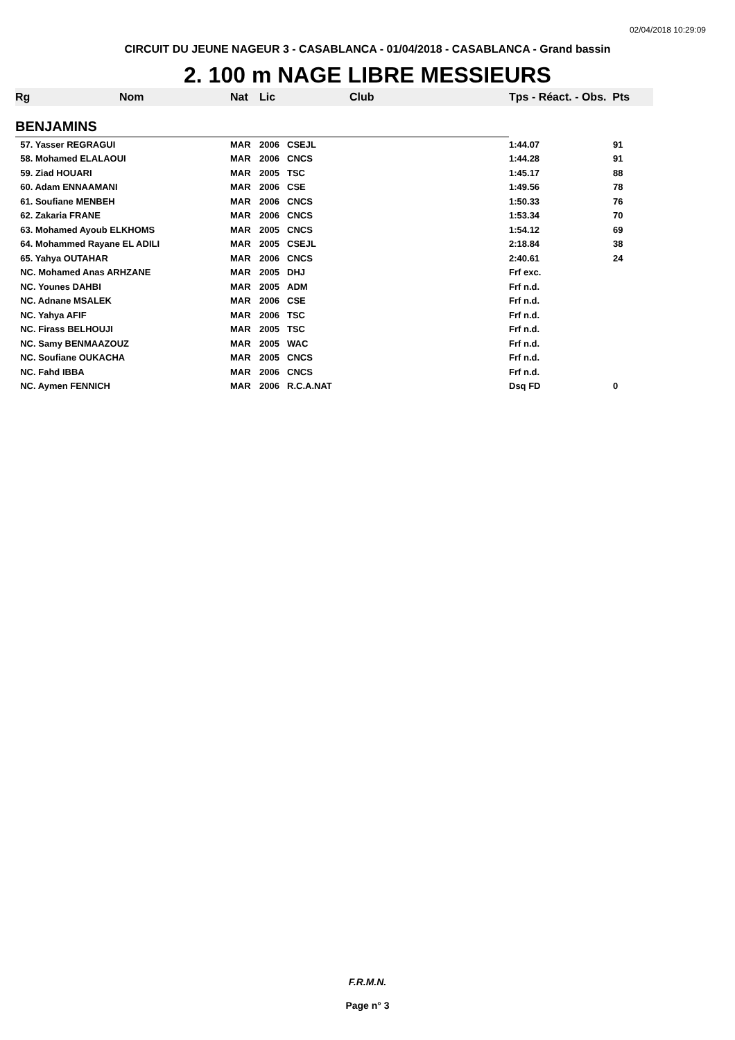02/04/2018 10:29:09
CIRCUIT DU JEUNE NAGEUR 3 - CASABLANCA - 01/04/2018 - CASABLANCA - Grand bassin
2. 100 m NAGE LIBRE MESSIEURS
| Rg | Nom | Nat | Lic | Club | Tps - Réact. - Obs. Pts | |
| --- | --- | --- | --- | --- | --- | --- |
| BENJAMINS | | | | | | |
| 57. Yasser REGRAGUI | | MAR | 2006 | CSEJL | 1:44.07 | 91 |
| 58. Mohamed ELALAOUI | | MAR | 2006 | CNCS | 1:44.28 | 91 |
| 59. Ziad HOUARI | | MAR | 2005 | TSC | 1:45.17 | 88 |
| 60. Adam ENNAAMANI | | MAR | 2006 | CSE | 1:49.56 | 78 |
| 61. Soufiane MENBEH | | MAR | 2006 | CNCS | 1:50.33 | 76 |
| 62. Zakaria FRANE | | MAR | 2006 | CNCS | 1:53.34 | 70 |
| 63. Mohamed Ayoub ELKHOMS | | MAR | 2005 | CNCS | 1:54.12 | 69 |
| 64. Mohammed Rayane EL ADILI | | MAR | 2005 | CSEJL | 2:18.84 | 38 |
| 65. Yahya OUTAHAR | | MAR | 2006 | CNCS | 2:40.61 | 24 |
| NC. Mohamed Anas ARHZANE | | MAR | 2005 | DHJ | Frf exc. | |
| NC. Younes DAHBI | | MAR | 2005 | ADM | Frf n.d. | |
| NC. Adnane MSALEK | | MAR | 2006 | CSE | Frf n.d. | |
| NC. Yahya AFIF | | MAR | 2006 | TSC | Frf n.d. | |
| NC. Firass BELHOUJI | | MAR | 2005 | TSC | Frf n.d. | |
| NC. Samy BENMAAZOUZ | | MAR | 2005 | WAC | Frf n.d. | |
| NC. Soufiane OUKACHA | | MAR | 2005 | CNCS | Frf n.d. | |
| NC. Fahd IBBA | | MAR | 2006 | CNCS | Frf n.d. | |
| NC. Aymen FENNICH | | MAR | 2006 | R.C.A.NAT | Dsq FD | 0 |
F.R.M.N.
Page n° 3